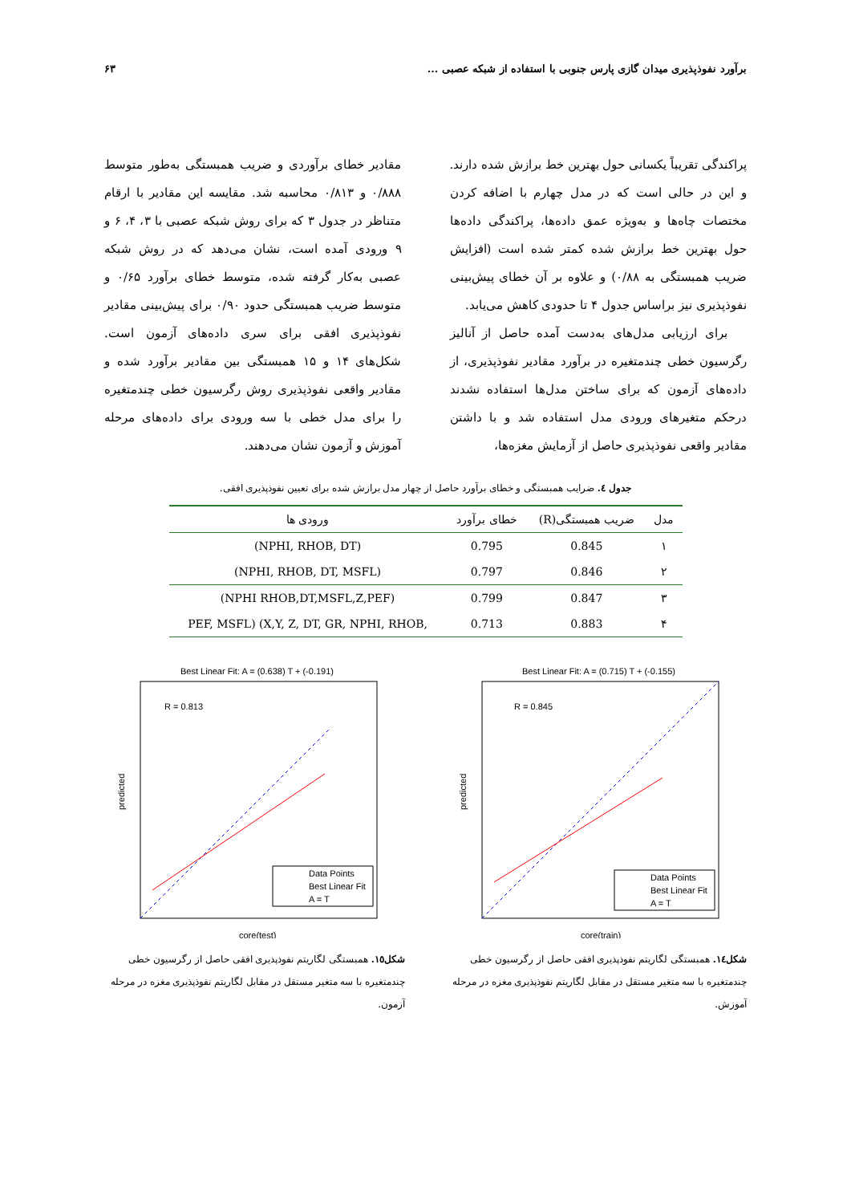برآورد نفوذپذیری میدان گازی پارس جنوبی با استفاده از شبکه عصبی ... ۶۳
پراکندگی تقریباً یکسانی حول بهترین خط برازش شده دارند. و این در حالی است که در مدل چهارم با اضافه کردن مختصات چاه‌ها و به‌ویژه عمق داده‌ها، پراکندگی داده‌ها حول بهترین خط برازش شده کمتر شده است (افزایش ضریب همبستگی به ۰/۸۸) و علاوه بر آن خطای پیش‌بینی نفوذپذیری نیز براساس جدول ۴ تا حدودی کاهش می‌یابد.
برای ارزیابی مدل‌های به‌دست آمده حاصل از آنالیز رگرسیون خطی چندمتغیره در برآورد مقادیر نفوذپذیری، از داده‌های آزمون که برای ساختن مدل‌ها استفاده نشدند درحکم متغیرهای ورودی مدل استفاده شد و با داشتن مقادیر واقعی نفوذپذیری حاصل از آزمایش مغزه‌ها،
مقادیر خطای برآوردی و ضریب همبستگی به‌طور متوسط ۰/۸۸۸ و ۰/۸۱۳ محاسبه شد. مقایسه این مقادیر با ارقام متناظر در جدول ۳ که برای روش شبکه عصبی با ۳، ۴، ۶ و ۹ ورودی آمده است، نشان می‌دهد که در روش شبکه عصبی به‌کار گرفته شده، متوسط خطای برآورد ۰/۶۵ و متوسط ضریب همبستگی حدود ۰/۹۰ برای پیش‌بینی مقادیر نفوذپذیری افقی برای سری داده‌های آزمون است. شکل‌های ۱۴ و ۱۵ همبستگی بین مقادیر برآورد شده و مقادیر واقعی نفوذپذیری روش رگرسیون خطی چندمتغیره را برای مدل خطی با سه ورودی برای داده‌های مرحله آموزش و آزمون نشان می‌دهند.
جدول ٤. ضرایب همبستگی و خطای برآورد حاصل از چهار مدل برازش شده برای تعیین نفوذپذیری افقی.
| مدل | ضریب همبستگی(R) | خطای برآورد | ورودی ها |
| --- | --- | --- | --- |
| ۱ | 0.845 | 0.795 | (NPHI, RHOB, DT) |
| ۲ | 0.846 | 0.797 | (NPHI, RHOB, DT, MSFL) |
| ۳ | 0.847 | 0.799 | (NPHI RHOB,DT,MSFL,Z,PEF) |
| ۴ | 0.883 | 0.713 | PEF, MSFL) (X,Y, Z, DT, GR, NPHI, RHOB, |
Best Linear Fit: A = (0.715) T + (-0.155)
R = 0.845
Data Points
Best Linear Fit
A = T
predicted
core(train)
شکل١٤. همبستگی لگاریتم نفوذپذیری افقی حاصل از رگرسیون خطی چندمتغیره با سه متغیر مستقل در مقابل لگاریتم نفوذپذیری مغزه در مرحله آموزش.
Best Linear Fit: A = (0.638) T + (-0.191)
R = 0.813
Data Points
Best Linear Fit
A = T
predicted
core(test)
شکل١٥. همبستگی لگاریتم نفوذپذیری افقی حاصل از رگرسیون خطی چندمتغیره با سه متغیر مستقل در مقابل لگاریتم نفوذپذیری مغزه در مرحله آزمون.